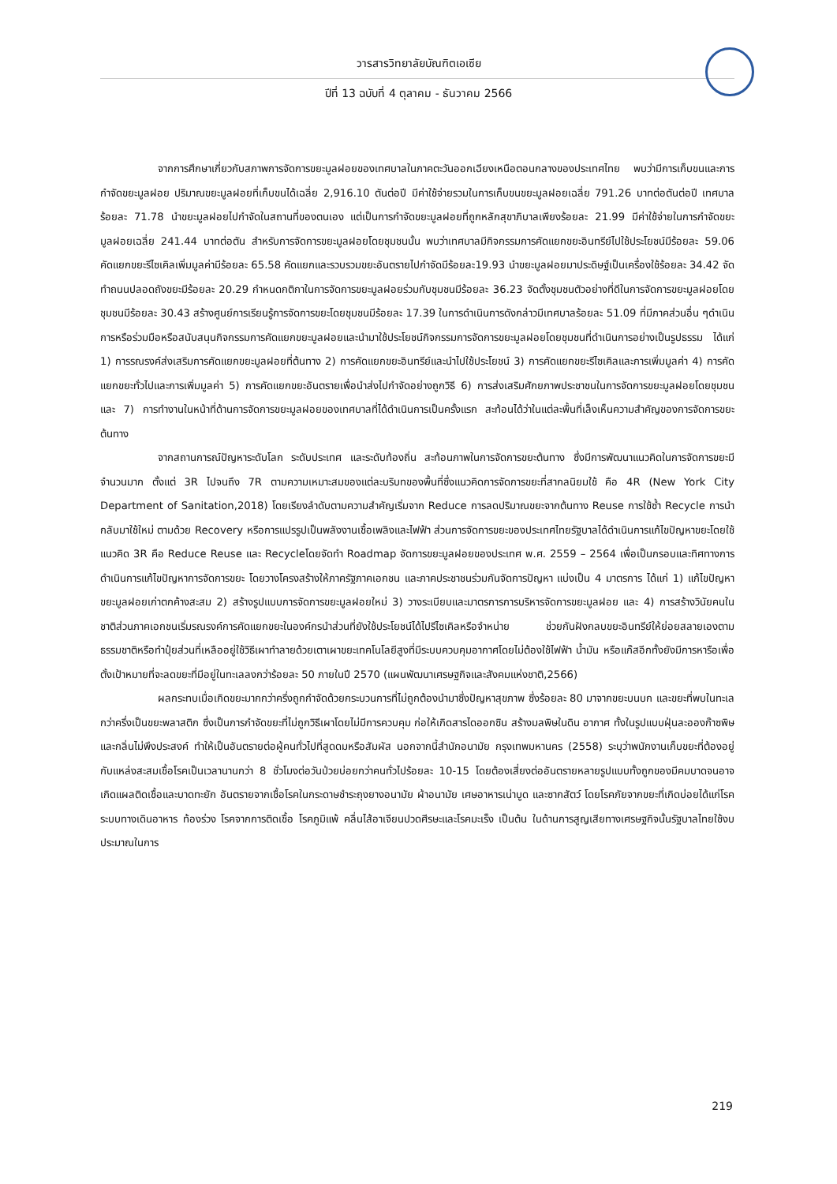วารสารวิทยาลัยบัณฑิตเอเซีย
ปีที่ 13 ฉบับที่ 4 ตุลาคม - ธันวาคม 2566
จากการศึกษาเกี่ยวกับสภาพการจัดการขยะมูลฝอยของเทศบาลในภาคตะวันออกเฉียงเหนือตอนกลางของประเทศไทย พบว่ามีการเก็บขนและการกำจัดขยะมูลฝอย ปริมาณขยะมูลฝอยที่เก็บขนได้เฉลี่ย 2,916.10 ตันต่อปี มีค่าใช้จ่ายรวมในการเก็บขนขยะมูลฝอยเฉลี่ย 791.26 บาทต่อตันต่อปี เทศบาลร้อยละ 71.78 นำขยะมูลฝอยไปกำจัดในสถานที่ของตนเอง แต่เป็นการกำจัดขยะมูลฝอยที่ถูกหลักสุขาภิบาลเพียงร้อยละ 21.99 มีค่าใช้จ่ายในการกำจัดขยะมูลฝอยเฉลี่ย 241.44 บาทต่อตัน สำหรับการจัดการขยะมูลฝอยโดยชุมชนนั้น พบว่าเทศบาลมีกิจกรรมการคัดแยกขยะอินทรีย์ไปใช้ประโยชน์มีร้อยละ 59.06 คัดแยกขยะรีไซเคิลเพิ่มมูลค่ามีร้อยละ 65.58 คัดแยกและรวบรวมขยะอันตรายไปกำจัดมีร้อยละ19.93 นำขยะมูลฝอยมาประดิษฐ์เป็นเครื่องใช้ร้อยละ 34.42 จัดทำถนนปลอดถังขยะมีร้อยละ 20.29 กำหนดกติกาในการจัดการขยะมูลฝอยร่วมกับชุมชนมีร้อยละ 36.23 จัดตั้งชุมชนตัวอย่างที่ดีในการจัดการขยะมูลฝอยโดยชุมชนมีร้อยละ 30.43 สร้างศูนย์การเรียนรู้การจัดการขยะโดยชุมชนมีร้อยละ 17.39 ในการดำเนินการดังกล่าวมีเทศบาลร้อยละ 51.09 ที่มีภาคส่วนอื่น ๆดำเนินการหรือร่วมมือหรือสนับสนุนกิจกรรมการคัดแยกขยะมูลฝอยและนำมาใช้ประโยชน์กิจกรรมการจัดการขยะมูลฝอยโดยชุมชนที่ดำเนินการอย่างเป็นรูปธรรม ได้แก่ 1) การรณรงค์ส่งเสริมการคัดแยกขยะมูลฝอยที่ต้นทาง 2) การคัดแยกขยะอินทรีย์และนำไปใช้ประโยชน์ 3) การคัดแยกขยะรีไซเคิลและการเพิ่มมูลค่า 4) การคัดแยกขยะทั่วไปและการเพิ่มมูลค่า 5) การคัดแยกขยะอันตรายเพื่อนำส่งไปกำจัดอย่างถูกวิธี 6) การส่งเสริมศักยภาพประชาชนในการจัดการขยะมูลฝอยโดยชุมชน และ 7) การทำงานในหน้าที่ด้านการจัดการขยะมูลฝอยของเทศบาลที่ได้ดำเนินการเป็นครั้งแรก สะท้อนได้ว่าในแต่ละพื้นที่เล็งเห็นความสำคัญของการจัดการขยะต้นทาง
จากสถานการณ์ปัญหาระดับโลก ระดับประเทศ และระดับท้องถิ่น สะท้อนภาพในการจัดการขยะต้นทาง ซึ่งมีการพัฒนาแนวคิดในการจัดการขยะมีจำนวนมาก ตั้งแต่ 3R ไปจนถึง 7R ตามความเหมาะสมของแต่ละบริบทของพื้นที่ซึ่งแนวคิดการจัดการขยะที่สากลนิยมใช้ คือ 4R (New York City Department of Sanitation,2018) โดยเรียงลำดับตามความสำคัญเริ่มจาก Reduce การลดปริมาณขยะจากต้นทาง Reuse การใช้ซ้ำ Recycle การนำกลับมาใช้ใหม่ ตามด้วย Recovery หรือการแปรรูปเป็นพลังงานเชื้อเพลิงและไฟฟ้า ส่วนการจัดการขยะของประเทศไทยรัฐบาลได้ดำเนินการแก้ไขปัญหาขยะโดยใช้แนวคิด 3R คือ Reduce Reuse และ Recycleโดยจัดทำ Roadmap จัดการขยะมูลฝอยของประเทศ พ.ศ. 2559 – 2564 เพื่อเป็นกรอบและทิศทางการดำเนินการแก้ไขปัญหาการจัดการขยะ โดยวางโครงสร้างให้ภาครัฐภาคเอกชน และภาคประชาชนร่วมกันจัดการปัญหา แบ่งเป็น 4 มาตรการ ได้แก่ 1) แก้ไขปัญหาขยะมูลฝอยเก่าตกค้างสะสม 2) สร้างรูปแบบการจัดการขยะมูลฝอยใหม่ 3) วางระเบียบและมาตรการการบริหารจัดการขยะมูลฝอย และ 4) การสร้างวินัยคนในชาติส่วนภาคเอกชนเริ่มรณรงค์การคัดแยกขยะในองค์กรนำส่วนที่ยังใช้ประโยชน์ได้ไปรีไซเคิลหรือจำหน่าย ช่วยกันฝังกลบขยะอินทรีย์ให้ย่อยสลายเองตามธรรมชาติหรือทำปุ๋ยส่วนที่เหลืออยู่ใช้วิธีเผาทำลายด้วยเตาเผาขยะเทคโนโลยีสูงที่มีระบบควบคุมอากาศโดยไม่ต้องใช้ไฟฟ้า น้ำมัน หรือแก๊สอีกทั้งยังมีการหารือเพื่อตั้งเป้าหมายที่จะลดขยะที่มีอยู่ในทะเลลงกว่าร้อยละ 50 ภายในปี 2570 (แผนพัฒนาเศรษฐกิจและสังคมแห่งชาติ,2566)
ผลกระทบเมื่อเกิดขยะมากกว่าครึ่งถูกกำจัดด้วยกระบวนการที่ไม่ถูกต้องนำมาซึ่งปัญหาสุขภาพ ซึ่งร้อยละ 80 มาจากขยะบนบก และขยะที่พบในทะเลกว่าครึ่งเป็นขยะพลาสติก ซึ่งเป็นการกำจัดขยะที่ไม่ถูกวิธีเผาโดยไม่มีการควบคุม ก่อให้เกิดสารไดออกซิน สร้างมลพิษในดิน อากาศ ทั้งในรูปแบบฝุ่นละอองก๊าซพิษ และกลิ่นไม่พึงประสงค์ ทำให้เป็นอันตรายต่อผู้คนทั่วไปที่สูดดมหรือสัมผัส นอกจากนี้สำนักอนามัย กรุงเทพมหานคร (2558) ระบุว่าพนักงานเก็บขยะที่ต้องอยู่กับแหล่งสะสมเชื้อโรคเป็นเวลานานกว่า 8 ชั่วโมงต่อวันป่วยบ่อยกว่าคนทั่วไปร้อยละ 10-15 โดยต้องเสี่ยงต่ออันตรายหลายรูปแบบทั้งถูกของมีคมบาดจนอาจเกิดแผลติดเชื้อและบาดทะยัก อันตรายจากเชื้อโรคในกระดาษชำระถุงยางอนามัย ผ้าอนามัย เศษอาหารเน่าบูด และซากสัตว์ โดยโรคภัยจากขยะที่เกิดบ่อยได้แก่โรคระบบทางเดินอาหาร ท้องร่วง โรคจากการติดเชื้อ โรคภูมิแพ้ คลื่นไส้อาเจียนปวดศีรษะและโรคมะเร็ง เป็นต้น ในด้านการสูญเสียทางเศรษฐกิจนั้นรัฐบาลไทยใช้งบประมาณในการ
219